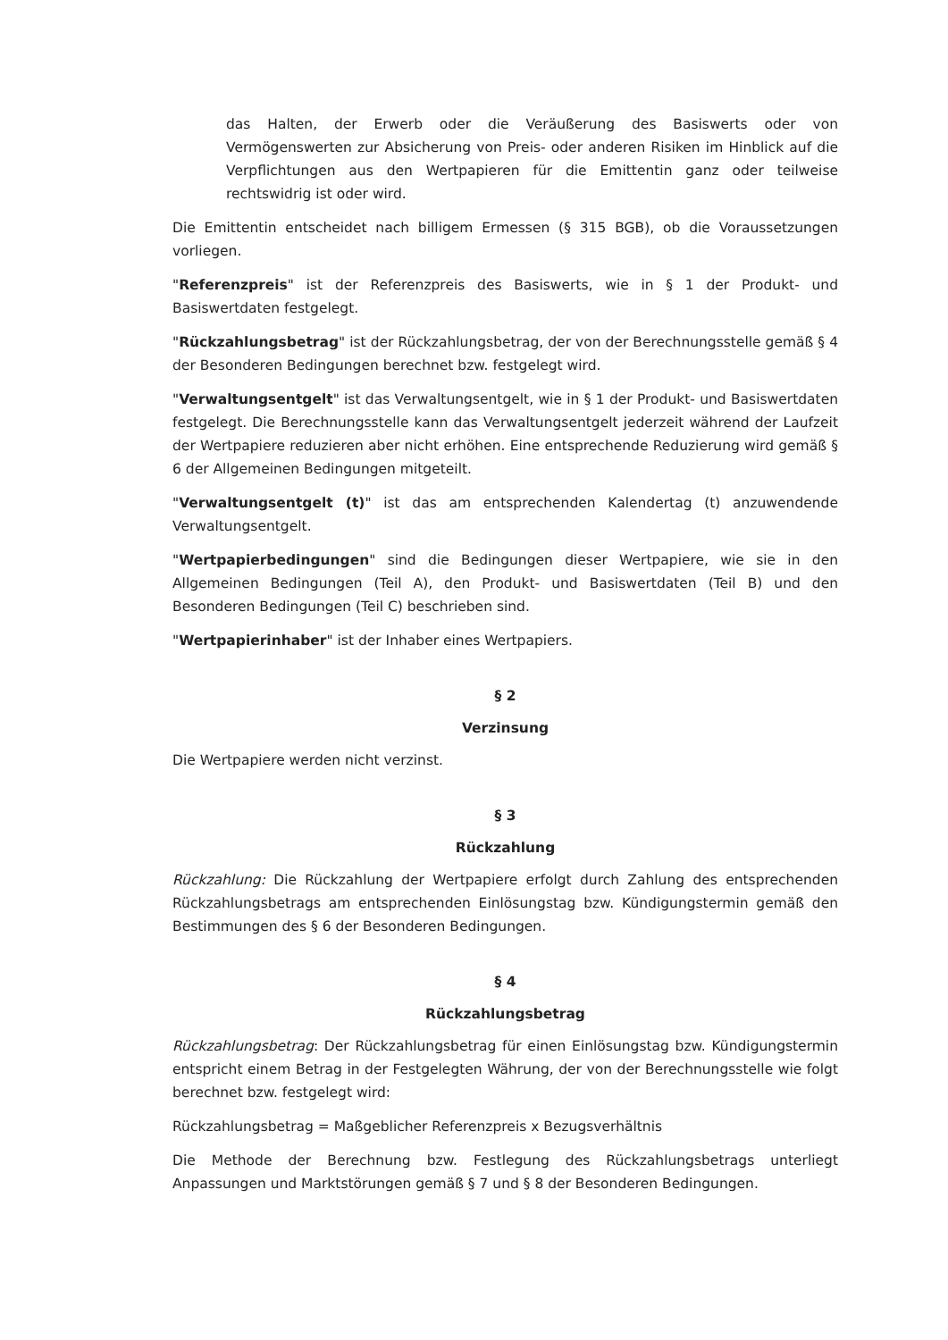das Halten, der Erwerb oder die Veräußerung des Basiswerts oder von Vermögenswerten zur Absicherung von Preis- oder anderen Risiken im Hinblick auf die Verpflichtungen aus den Wertpapieren für die Emittentin ganz oder teilweise rechtswidrig ist oder wird.
Die Emittentin entscheidet nach billigem Ermessen (§ 315 BGB), ob die Voraussetzungen vorliegen.
"Referenzpreis" ist der Referenzpreis des Basiswerts, wie in § 1 der Produkt- und Basiswertdaten festgelegt.
"Rückzahlungsbetrag" ist der Rückzahlungsbetrag, der von der Berechnungsstelle gemäß § 4 der Besonderen Bedingungen berechnet bzw. festgelegt wird.
"Verwaltungsentgelt" ist das Verwaltungsentgelt, wie in § 1 der Produkt- und Basiswertdaten festgelegt. Die Berechnungsstelle kann das Verwaltungsentgelt jederzeit während der Laufzeit der Wertpapiere reduzieren aber nicht erhöhen. Eine entsprechende Reduzierung wird gemäß § 6 der Allgemeinen Bedingungen mitgeteilt.
"Verwaltungsentgelt (t)" ist das am entsprechenden Kalendertag (t) anzuwendende Verwaltungsentgelt.
"Wertpapierbedingungen" sind die Bedingungen dieser Wertpapiere, wie sie in den Allgemeinen Bedingungen (Teil A), den Produkt- und Basiswertdaten (Teil B) und den Besonderen Bedingungen (Teil C) beschrieben sind.
"Wertpapierinhaber" ist der Inhaber eines Wertpapiers.
§ 2
Verzinsung
Die Wertpapiere werden nicht verzinst.
§ 3
Rückzahlung
Rückzahlung: Die Rückzahlung der Wertpapiere erfolgt durch Zahlung des entsprechenden Rückzahlungsbetrags am entsprechenden Einlösungstag bzw. Kündigungstermin gemäß den Bestimmungen des § 6 der Besonderen Bedingungen.
§ 4
Rückzahlungsbetrag
Rückzahlungsbetrag: Der Rückzahlungsbetrag für einen Einlösungstag bzw. Kündigungstermin entspricht einem Betrag in der Festgelegten Währung, der von der Berechnungsstelle wie folgt berechnet bzw. festgelegt wird:
Rückzahlungsbetrag = Maßgeblicher Referenzpreis x Bezugsverhältnis
Die Methode der Berechnung bzw. Festlegung des Rückzahlungsbetrags unterliegt Anpassungen und Marktstörungen gemäß § 7 und § 8 der Besonderen Bedingungen.